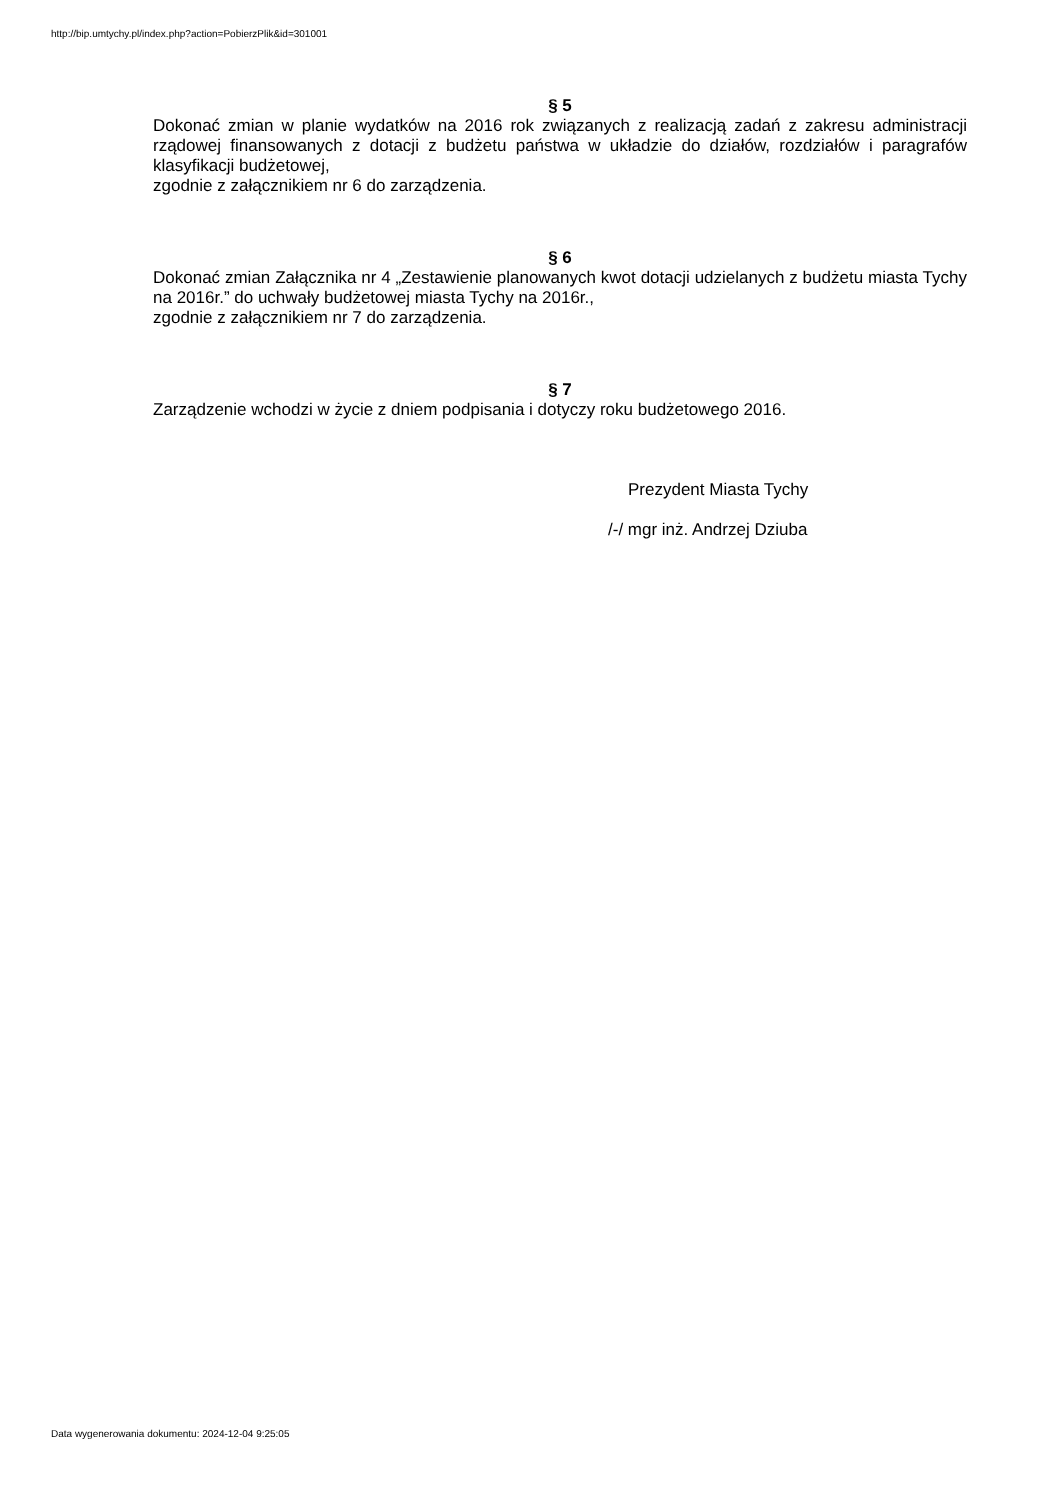http://bip.umtychy.pl/index.php?action=PobierzPlik&id=301001
§ 5
Dokonać zmian w planie wydatków na 2016 rok związanych z realizacją zadań z zakresu administracji rządowej finansowanych z dotacji z budżetu państwa w układzie do działów, rozdziałów i paragrafów klasyfikacji budżetowej,
zgodnie z załącznikiem nr 6 do zarządzenia.
§ 6
Dokonać zmian Załącznika nr 4 „Zestawienie planowanych kwot dotacji udzielanych z budżetu miasta Tychy na 2016r.” do uchwały budżetowej miasta Tychy na 2016r.,
zgodnie z załącznikiem nr 7 do zarządzenia.
§ 7
Zarządzenie wchodzi w życie z dniem podpisania i dotyczy roku budżetowego 2016.
Prezydent Miasta Tychy
/-/ mgr inż. Andrzej Dziuba
Data wygenerowania dokumentu: 2024-12-04 9:25:05